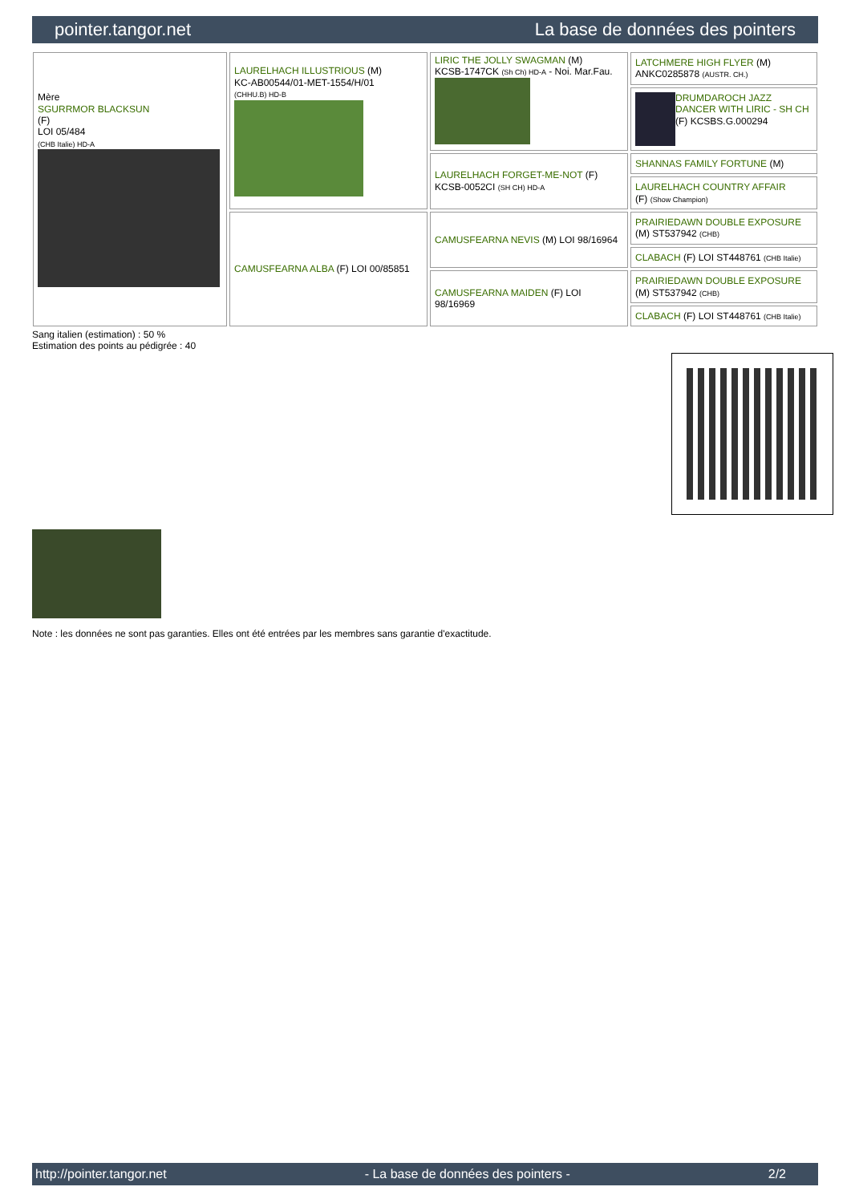pointer.tangor.net La base de données des pointers
| Mère SGURRMOR BLACKSUN (F) LOI 05/484 (CHB Italie) HD-A | LAURELHACH ILLUSTRIOUS (M) KC-AB00544/01-MET-1554/H/01 (CHHU.B) HD-B | LIRIC THE JOLLY SWAGMAN (M) KCSB-1747CK (Sh Ch) HD-A - Noi. Mar.Fau. | LATCHMERE HIGH FLYER (M) ANKC0285878 (AUSTR. CH.) |
| | | | DRUMDAROCH JAZZ DANCER WITH LIRIC - SH CH (F) KCSBS.G.000294 |
| | | LAURELHACH FORGET-ME-NOT (F) KCSB-0052CI (SH CH) HD-A | SHANNAS FAMILY FORTUNE (M) |
| | | | LAURELHACH COUNTRY AFFAIR (F) (Show Champion) |
| | CAMUSFEARNA ALBA (F) LOI 00/85851 | CAMUSFEARNA NEVIS (M) LOI 98/16964 | PRAIRIEDAWN DOUBLE EXPOSURE (M) ST537942 (CHB) |
| | | | CLABACH (F) LOI ST448761 (CHB Italie) |
| | | CAMUSFEARNA MAIDEN (F) LOI 98/16969 | PRAIRIEDAWN DOUBLE EXPOSURE (M) ST537942 (CHB) |
| | | | CLABACH (F) LOI ST448761 (CHB Italie) |
Sang italien (estimation) : 50 %
Estimation des points au pédigrée : 40
Note : les données ne sont pas garanties. Elles ont été entrées par les membres sans garantie d'exactitude.
http://pointer.tangor.net - La base de données des pointers - 2/2